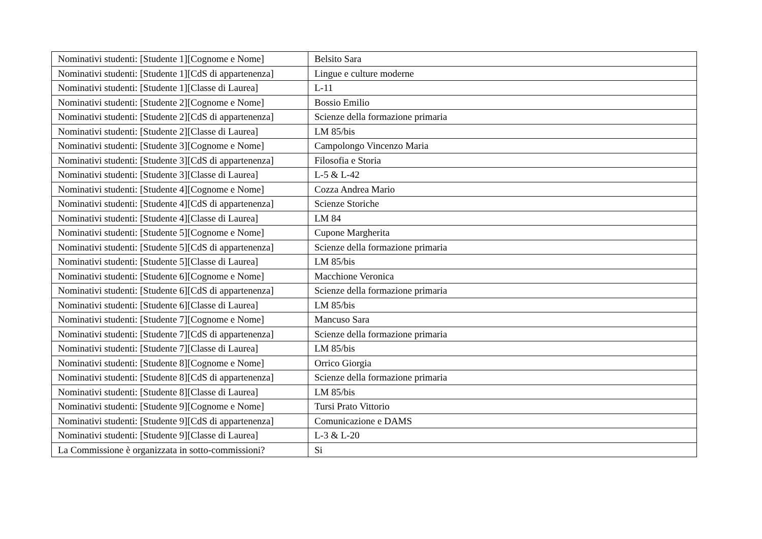| Nominativi studenti: [Studente 1][Cognome e Nome] | Belsito Sara |
| Nominativi studenti: [Studente 1][CdS di appartenenza] | Lingue e culture moderne |
| Nominativi studenti: [Studente 1][Classe di Laurea] | L-11 |
| Nominativi studenti: [Studente 2][Cognome e Nome] | Bossio Emilio |
| Nominativi studenti: [Studente 2][CdS di appartenenza] | Scienze della formazione primaria |
| Nominativi studenti: [Studente 2][Classe di Laurea] | LM 85/bis |
| Nominativi studenti: [Studente 3][Cognome e Nome] | Campolongo Vincenzo Maria |
| Nominativi studenti: [Studente 3][CdS di appartenenza] | Filosofia e Storia |
| Nominativi studenti: [Studente 3][Classe di Laurea] | L-5 & L-42 |
| Nominativi studenti: [Studente 4][Cognome e Nome] | Cozza Andrea Mario |
| Nominativi studenti: [Studente 4][CdS di appartenenza] | Scienze Storiche |
| Nominativi studenti: [Studente 4][Classe di Laurea] | LM 84 |
| Nominativi studenti: [Studente 5][Cognome e Nome] | Cupone Margherita |
| Nominativi studenti: [Studente 5][CdS di appartenenza] | Scienze della formazione primaria |
| Nominativi studenti: [Studente 5][Classe di Laurea] | LM 85/bis |
| Nominativi studenti: [Studente 6][Cognome e Nome] | Macchione Veronica |
| Nominativi studenti: [Studente 6][CdS di appartenenza] | Scienze della formazione primaria |
| Nominativi studenti: [Studente 6][Classe di Laurea] | LM 85/bis |
| Nominativi studenti: [Studente 7][Cognome e Nome] | Mancuso Sara |
| Nominativi studenti: [Studente 7][CdS di appartenenza] | Scienze della formazione primaria |
| Nominativi studenti: [Studente 7][Classe di Laurea] | LM 85/bis |
| Nominativi studenti: [Studente 8][Cognome e Nome] | Orrico Giorgia |
| Nominativi studenti: [Studente 8][CdS di appartenenza] | Scienze della formazione primaria |
| Nominativi studenti: [Studente 8][Classe di Laurea] | LM 85/bis |
| Nominativi studenti: [Studente 9][Cognome e Nome] | Tursi Prato Vittorio |
| Nominativi studenti: [Studente 9][CdS di appartenenza] | Comunicazione e DAMS |
| Nominativi studenti: [Studente 9][Classe di Laurea] | L-3 & L-20 |
| La Commissione è organizzata in sotto-commissioni? | Si |